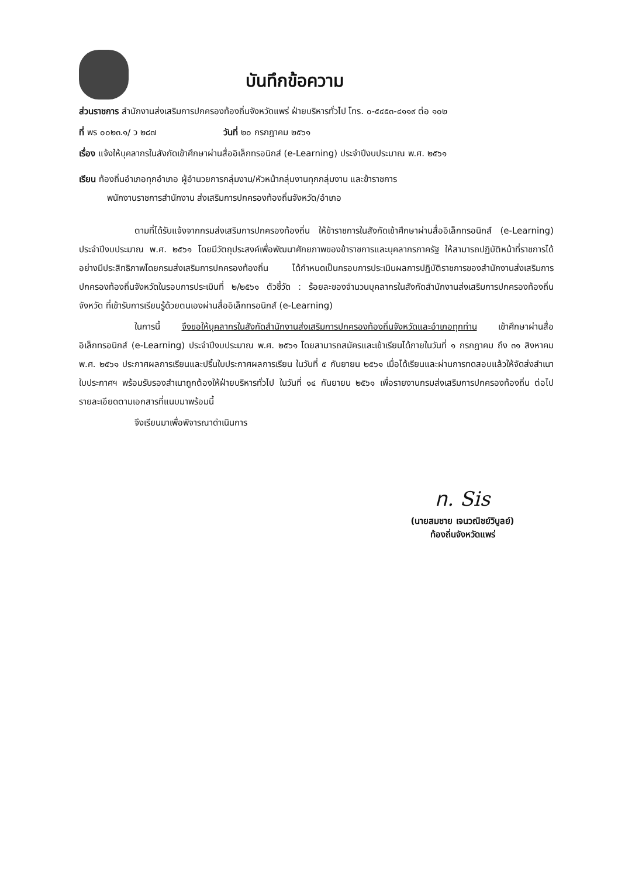บันทึกข้อความ
ส่วนราชการ สำนักงานส่งเสริมการปกครองท้องถิ่นจังหวัดแพร่ ฝ่ายบริหารทั่วไป โทร. ๐-๕๔๕๓-๔๑๑๙ ต่อ ๑๐๒
ที่ พร ๐๐๒๓.๑/ ว ๒๘๗ วันที่ ๒๐ กรกฎาคม ๒๕๖๑
เรื่อง แจ้งให้บุคลากรในสังกัดเข้าศึกษาผ่านสื่ออิเล็กทรอนิกส์ (e-Learning) ประจำปีงบประมาณ พ.ศ. ๒๕๖๑
เรียน ท้องถิ่นอำเภอทุกอำเภอ ผู้อำนวยการกลุ่มงาน/หัวหน้ากลุ่มงานทุกกลุ่มงาน และข้าราชการ
พนักงานราชการสำนักงาน ส่งเสริมการปกครองท้องถิ่นจังหวัด/อำเภอ
ตามที่ได้รับแจ้งจากกรมส่งเสริมการปกครองท้องถิ่น ให้ข้าราชการในสังกัดเข้าศึกษาผ่านสื่ออิเล็กทรอนิกส์ (e-Learning) ประจำปีงบประมาณ พ.ศ. ๒๕๖๑ โดยมีวัตถุประสงค์เพื่อพัฒนาศักยภาพของข้าราชการและบุคลากรภาครัฐ ให้สามารถปฏิบัติหน้าที่ราชการได้อย่างมีประสิทธิภาพโดยกรมส่งเสริมการปกครองท้องถิ่น ได้กำหนดเป็นกรอบการประเมินผลการปฏิบัติราชการของสำนักงานส่งเสริมการปกครองท้องถิ่นจังหวัดในรอบการประเมินที่ ๒/๒๕๖๑ ตัวชี้วัด : ร้อยละของจำนวนบุคลากรในสังกัดสำนักงานส่งเสริมการปกครองท้องถิ่นจังหวัด ที่เข้ารับการเรียนรู้ด้วยตนเองผ่านสื่ออิเล็กทรอนิกส์ (e-Learning)
ในการนี้ จึงขอให้บุคลากรในสังกัดสำนักงานส่งเสริมการปกครองท้องถิ่นจังหวัดและอำเภอทุกท่าน เข้าศึกษาผ่านสื่ออิเล็กทรอนิกส์ (e-Learning) ประจำปีงบประมาณ พ.ศ. ๒๕๖๑ โดยสามารถสมัครและเข้าเรียนได้ภายในวันที่ ๑ กรกฎาคม ถึง ๓๑ สิงหาคม พ.ศ. ๒๕๖๑ ประกาศผลการเรียนและปริ้นใบประกาศผลการเรียน ในวันที่ ๕ กันยายน ๒๕๖๑ เมื่อได้เรียนและผ่านการทดสอบแล้วให้จัดส่งสำเนาใบประกาศฯ พร้อมรับรองสำเนาถูกต้องให้ฝ่ายบริหารทั่วไป ในวันที่ ๑๔ กันยายน ๒๕๖๑ เพื่อรายงานกรมส่งเสริมการปกครองท้องถิ่น ต่อไป รายละเอียดตามเอกสารที่แนบมาพร้อมนี้
จึงเรียนมาเพื่อพิจารณาดำเนินการ
ท. Sis
(นายสมชาย เจนวณิชย์วิบูลย์)
ท้องถิ่นจังหวัดแพร่